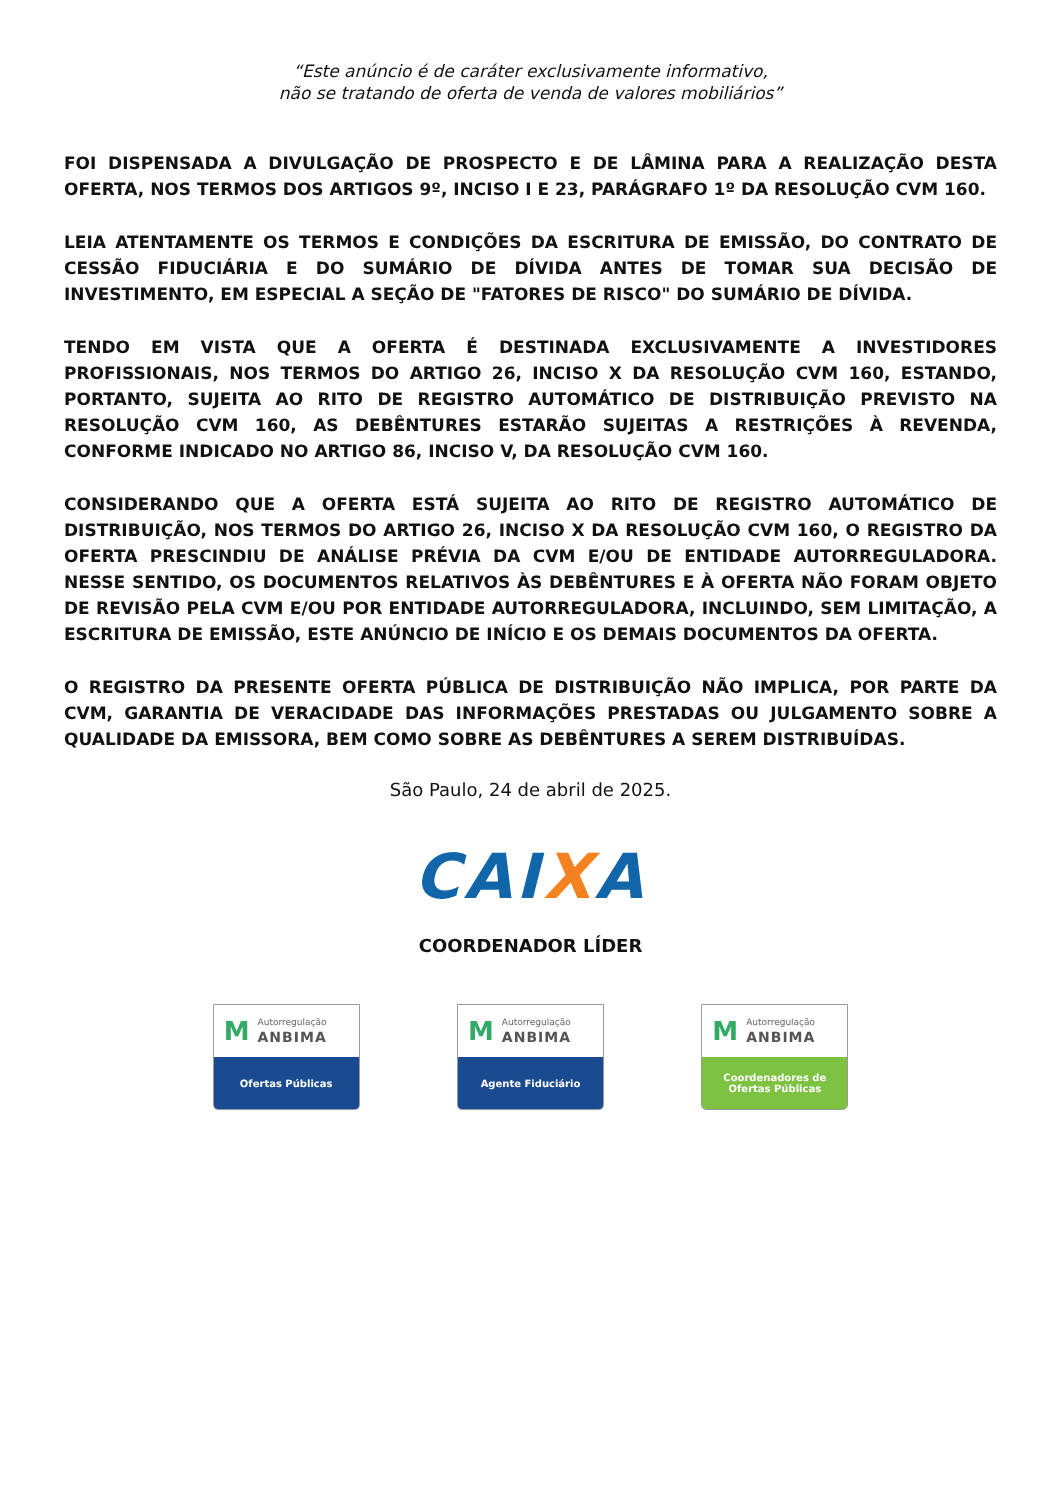“Este anúncio é de caráter exclusivamente informativo,
não se tratando de oferta de venda de valores mobiliários”
FOI DISPENSADA A DIVULGAÇÃO DE PROSPECTO E DE LÂMINA PARA A REALIZAÇÃO DESTA OFERTA, NOS TERMOS DOS ARTIGOS 9º, INCISO I E 23, PARÁGRAFO 1º DA RESOLUÇÃO CVM 160.
LEIA ATENTAMENTE OS TERMOS E CONDIÇÕES DA ESCRITURA DE EMISSÃO, DO CONTRATO DE CESSÃO FIDUCIÁRIA E DO SUMÁRIO DE DÍVIDA ANTES DE TOMAR SUA DECISÃO DE INVESTIMENTO, EM ESPECIAL A SEÇÃO DE "FATORES DE RISCO" DO SUMÁRIO DE DÍVIDA.
TENDO EM VISTA QUE A OFERTA É DESTINADA EXCLUSIVAMENTE A INVESTIDORES PROFISSIONAIS, NOS TERMOS DO ARTIGO 26, INCISO X DA RESOLUÇÃO CVM 160, ESTANDO, PORTANTO, SUJEITA AO RITO DE REGISTRO AUTOMÁTICO DE DISTRIBUIÇÃO PREVISTO NA RESOLUÇÃO CVM 160, AS DEBÊNTURES ESTARÃO SUJEITAS A RESTRIÇÕES À REVENDA, CONFORME INDICADO NO ARTIGO 86, INCISO V, DA RESOLUÇÃO CVM 160.
CONSIDERANDO QUE A OFERTA ESTÁ SUJEITA AO RITO DE REGISTRO AUTOMÁTICO DE DISTRIBUIÇÃO, NOS TERMOS DO ARTIGO 26, INCISO X DA RESOLUÇÃO CVM 160, O REGISTRO DA OFERTA PRESCINDIU DE ANÁLISE PRÉVIA DA CVM E/OU DE ENTIDADE AUTORREGULADORA. NESSE SENTIDO, OS DOCUMENTOS RELATIVOS ÀS DEBÊNTURES E À OFERTA NÃO FORAM OBJETO DE REVISÃO PELA CVM E/OU POR ENTIDADE AUTORREGULADORA, INCLUINDO, SEM LIMITAÇÃO, A ESCRITURA DE EMISSÃO, ESTE ANÚNCIO DE INÍCIO E OS DEMAIS DOCUMENTOS DA OFERTA.
O REGISTRO DA PRESENTE OFERTA PÚBLICA DE DISTRIBUIÇÃO NÃO IMPLICA, POR PARTE DA CVM, GARANTIA DE VERACIDADE DAS INFORMAÇÕES PRESTADAS OU JULGAMENTO SOBRE A QUALIDADE DA EMISSORA, BEM COMO SOBRE AS DEBÊNTURES A SEREM DISTRIBUÍDAS.
São Paulo, 24 de abril de 2025.
CAIXA
COORDENADOR LÍDER
M
Autorregulação
ANBIMA
Ofertas Públicas
M
Autorregulação
ANBIMA
Agente Fiduciário
M
Autorregulação
ANBIMA
Coordenadores de
Ofertas Públicas